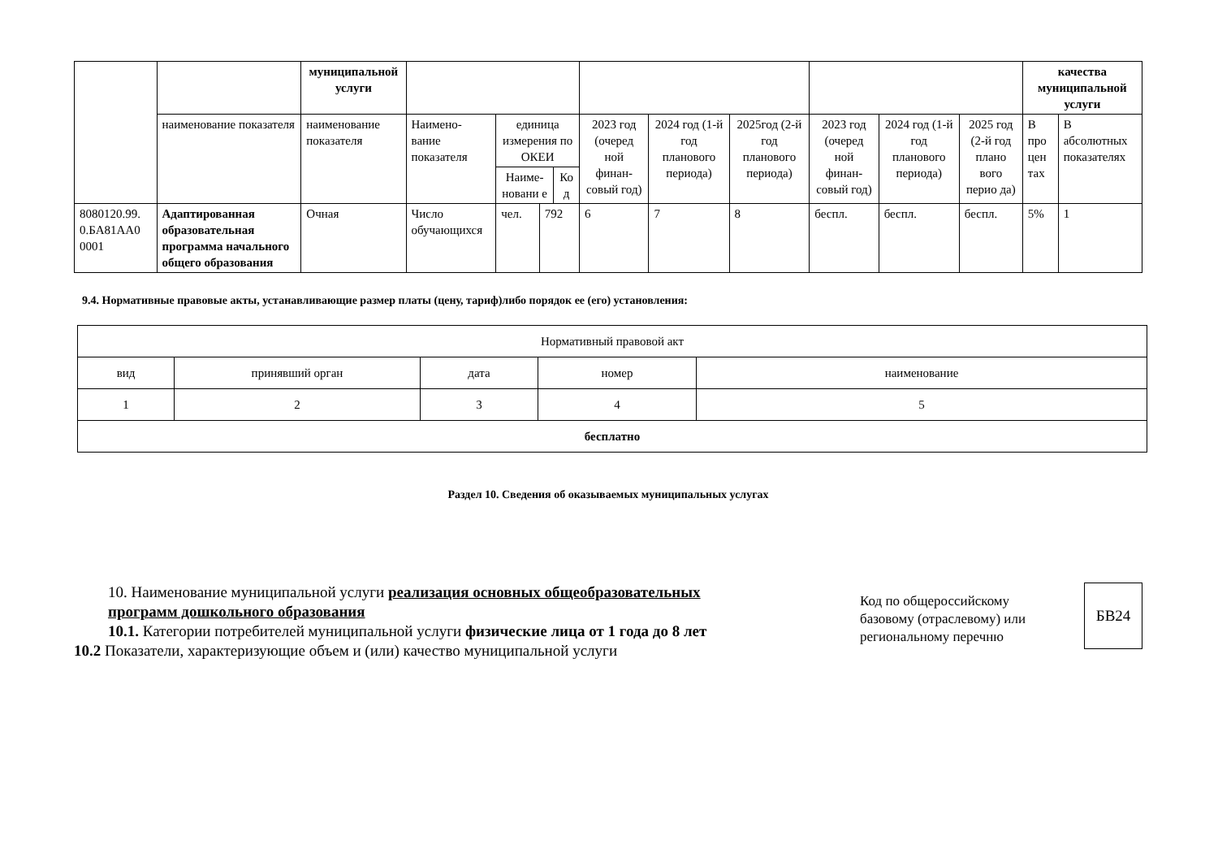| | | муниципальной услуги | | | | | | | | | | качества муниципальной услуги | |
| | наименование показателя | наименование показателя | Наимено-вание показателя | единица измерения по ОКЕИ / Наиме-новани е / Ко д / | | 2023 год (очеред ной финан-совый год) | 2024 год (1-й год планового периода) | 2025год (2-й год планового периода) | 2023 год (очеред ной финан-совый год) | 2024 год (1-й год планового периода) | 2025 год (2-й год плано вого перио да) | В про цен тах | В абсолютных показателях |
| 8080120.99. 0.БА81АА0 0001 | Адаптированная образовательная программа начального общего образования | Очная | Число обучающихся | чел. | 792 | 6 | 7 | 8 | беспл. | беспл. | беспл. | 5% | 1 |
9.4. Нормативные правовые акты, устанавливающие размер платы (цену, тариф)либо порядок ее (его) установления:
| Нормативный правовой акт | | | | |
| вид | принявший орган | дата | номер | наименование |
| 1 | 2 | 3 | 4 | 5 |
| бесплатно | | | | |
Раздел 10. Сведения об оказываемых муниципальных услугах
10. Наименование муниципальной услуги реализация основных общеобразовательных программ дошкольного образования
10.1. Категории потребителей муниципальной услуги физические лица от 1 года до 8 лет
10.2 Показатели, характеризующие объем и (или) качество муниципальной услуги
Код по общероссийскому базовому (отраслевому) или региональному перечню
БВ24